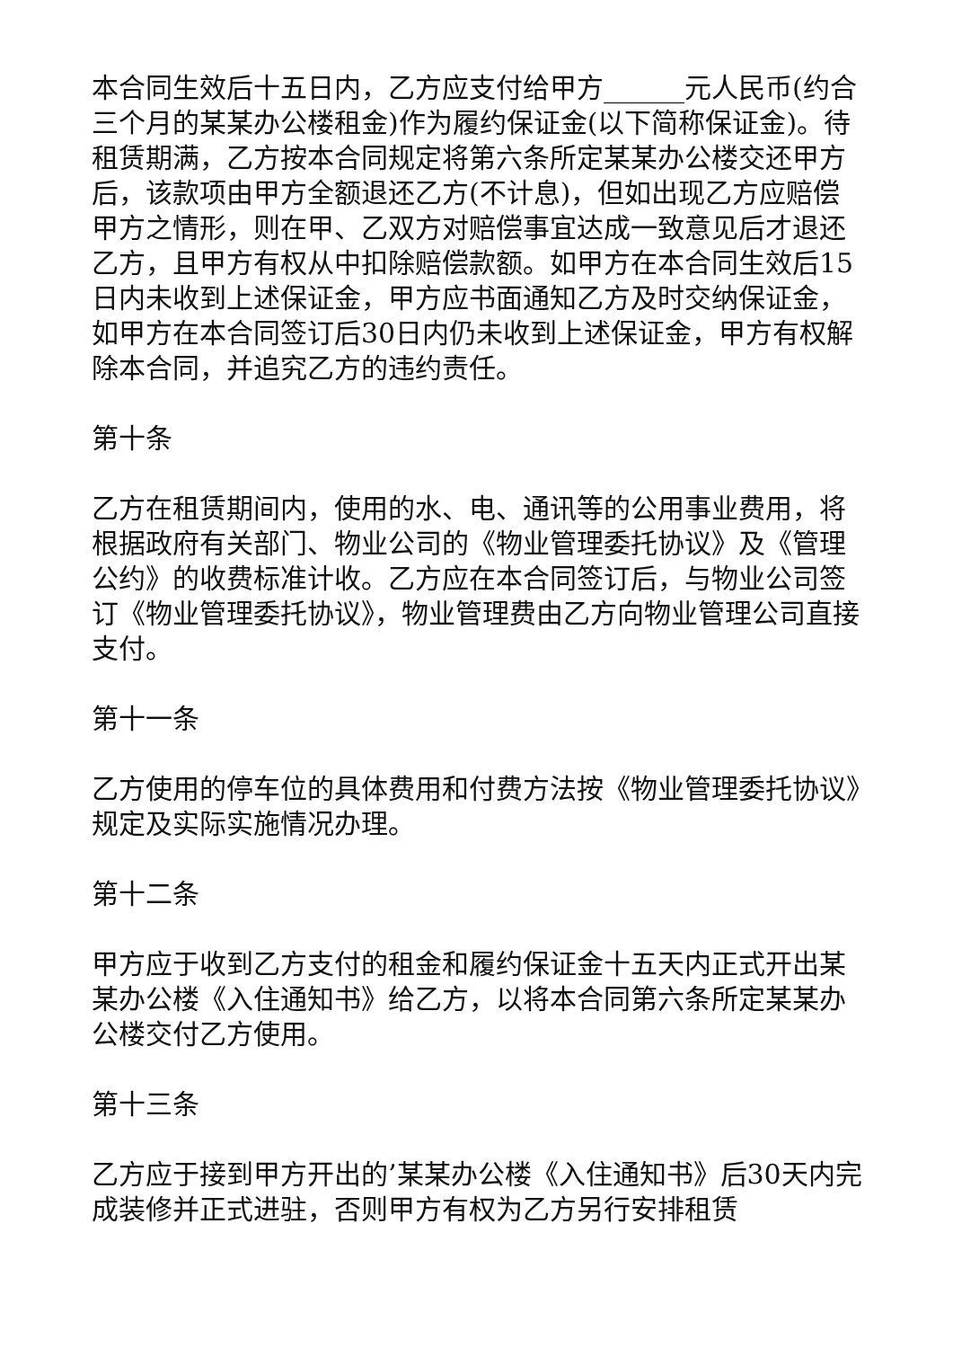本合同生效后十五日内，乙方应支付给甲方______元人民币(约合三个月的某某办公楼租金)作为履约保证金(以下简称保证金)。待租赁期满，乙方按本合同规定将第六条所定某某办公楼交还甲方后，该款项由甲方全额退还乙方(不计息)，但如出现乙方应赔偿甲方之情形，则在甲、乙双方对赔偿事宜达成一致意见后才退还乙方，且甲方有权从中扣除赔偿款额。如甲方在本合同生效后15日内未收到上述保证金，甲方应书面通知乙方及时交纳保证金，如甲方在本合同签订后30日内仍未收到上述保证金，甲方有权解除本合同，并追究乙方的违约责任。
第十条
乙方在租赁期间内，使用的水、电、通讯等的公用事业费用，将根据政府有关部门、物业公司的《物业管理委托协议》及《管理公约》的收费标准计收。乙方应在本合同签订后，与物业公司签订《物业管理委托协议》，物业管理费由乙方向物业管理公司直接支付。
第十一条
乙方使用的停车位的具体费用和付费方法按《物业管理委托协议》规定及实际实施情况办理。
第十二条
甲方应于收到乙方支付的租金和履约保证金十五天内正式开出某某办公楼《入住通知书》给乙方，以将本合同第六条所定某某办公楼交付乙方使用。
第十三条
乙方应于接到甲方开出的’某某办公楼《入住通知书》后30天内完成装修并正式进驻，否则甲方有权为乙方另行安排租赁